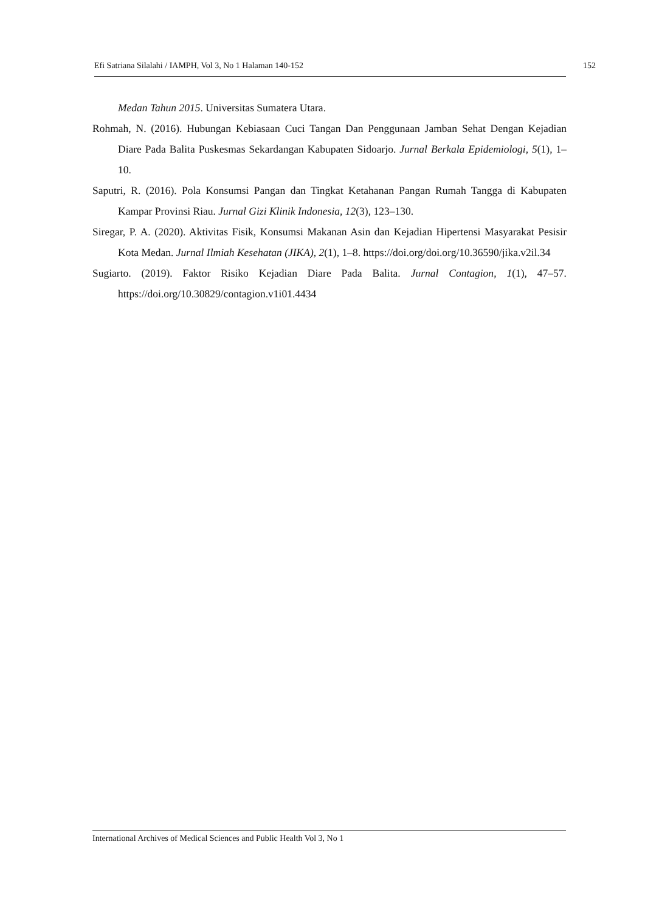Efi Satriana Silalahi / IAMPH, Vol 3, No 1 Halaman 140-152 152
Medan Tahun 2015. Universitas Sumatera Utara.
Rohmah, N. (2016). Hubungan Kebiasaan Cuci Tangan Dan Penggunaan Jamban Sehat Dengan Kejadian Diare Pada Balita Puskesmas Sekardangan Kabupaten Sidoarjo. Jurnal Berkala Epidemiologi, 5(1), 1–10.
Saputri, R. (2016). Pola Konsumsi Pangan dan Tingkat Ketahanan Pangan Rumah Tangga di Kabupaten Kampar Provinsi Riau. Jurnal Gizi Klinik Indonesia, 12(3), 123–130.
Siregar, P. A. (2020). Aktivitas Fisik, Konsumsi Makanan Asin dan Kejadian Hipertensi Masyarakat Pesisir Kota Medan. Jurnal Ilmiah Kesehatan (JIKA), 2(1), 1–8. https://doi.org/doi.org/10.36590/jika.v2il.34
Sugiarto. (2019). Faktor Risiko Kejadian Diare Pada Balita. Jurnal Contagion, 1(1), 47–57. https://doi.org/10.30829/contagion.v1i01.4434
International Archives of Medical Sciences and Public Health Vol 3, No 1